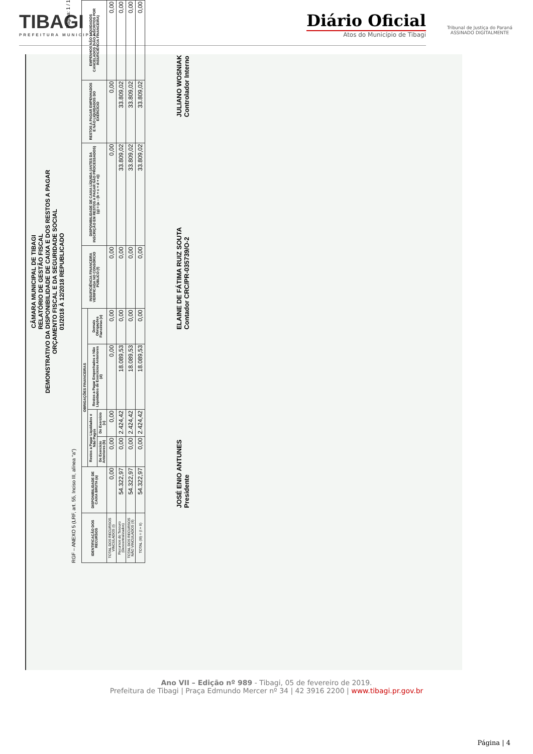TIBAGI
PREFEITURA MUNICIPAL
Diário Oficial
Atos do Município de Tibagi
Tribunal de Justiça do Paraná
ASSINADO DIGITALMENTE
CÂMARA MUNICIPAL DE TIBAGI
RELATÓRIO DE GESTÃO FISCAL
DEMONSTRATIVO DA DISPONIBILIDADE DE CAIXA E DOS RESTOS A PAGAR
ORÇAMENTO FISCAL E DA SEGURIDADE SOCIAL
01/2018 À 12/2018 REPUBLICADO
Página: 1 / 1
RGF – ANEXO 5 (LRF, art. 55, Inciso III, alínea "a")
| IDENTIFICAÇÃO DOS RECURSOS | DISPONIBILIDADE DE CAIXA BRUTA (a) | OBRIGAÇÕES FINANCEIRAS | | | | INSUFICIÊNCIA FINANCEIRA VERIFICADA NO CONSÓRCIO PÚBLICO (f) | DISPONIBILIDADE DE CAIXA LÍQUIDA (ANTES DA INSCRIÇÃO EM RESTOS A PAGAR NÃO PROCESSADOS) (g) = (a – (b + c + d + e)) | RESTOS A PAGAR EMPENHADOS E NÃO LIQUIDADOS DO EXERCÍCIO | EMPENHOS NÃO LIQUIDADOS CANCELADOS (NÃO INSCRITOS POR INSUFICIÊNCIA FINANCEIRA) |
| --- | --- | --- | --- | --- | --- | --- | --- | --- | --- |
| | | Restos a Pagar Liquidados e Não Pagos | | Restos a Pagar Empenhados e Não Liquidados de Exercícios Anteriores (d) | Demais Obrigações Fianceiras (e) | | | | |
| | | De Exercício Anteriores (b) | Do Exercício (c) | | | | | | |
| TOTAL DOS RECURSOS VINCULADOS (I) | 0,00 | 0,00 | 0,00 | 0,00 | 0,00 | 0,00 | 0,00 | 0,00 | 0,00 |
| Recursos do Tesouro (Descentralizados) | 54.322,97 | 0,00 | 2.424,42 | 18.089,53 | 0,00 | 0,00 | 33.809,02 | 33.809,02 | 0,00 |
| TOTAL DOS RECURSOS NÃO VINCULADOS (II) | 54.322,97 | 0,00 | 2.424,42 | 18.089,53 | 0,00 | 0,00 | 33.809,02 | 33.809,02 | 0,00 |
| TOTAL (III) = (I + II) | 54.322,97 | 0,00 | 2.424,42 | 18.089,53 | 0,00 | 0,00 | 33.809,02 | 33.809,02 | 0,00 |
JOSÉ ENIO ANTUNES
Presidente
ELAINE DE FÁTIMA RUIZ SOUTA
Contador CRC/PR-035739/O-2
JULIANO WOSNIAK
Controlador Interno
Ano VII – Edição nº 989 - Tibagi, 05 de fevereiro de 2019.
Prefeitura de Tibagi | Praça Edmundo Mercer nº 34 | 42 3916 2200 | www.tibagi.pr.gov.br
Página | 4